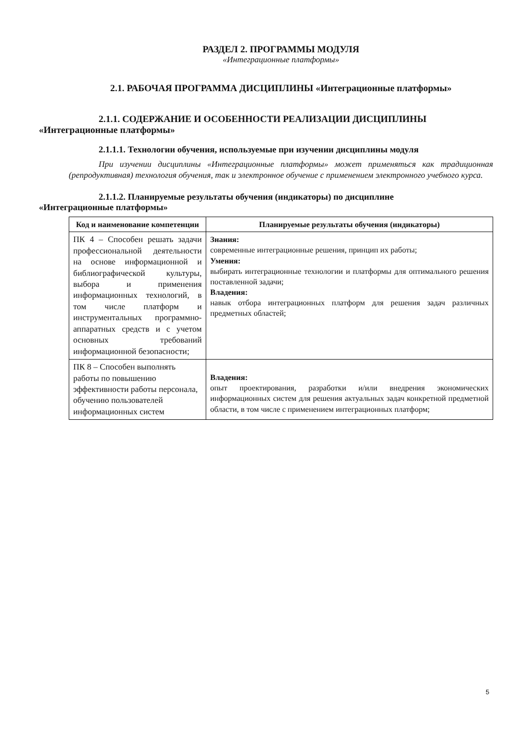РАЗДЕЛ 2. ПРОГРАММЫ МОДУЛЯ
«Интеграционные платформы»
2.1. РАБОЧАЯ ПРОГРАММА ДИСЦИПЛИНЫ «Интеграционные платформы»
2.1.1. СОДЕРЖАНИЕ И ОСОБЕННОСТИ РЕАЛИЗАЦИИ ДИСЦИПЛИНЫ
«Интеграционные платформы»
2.1.1.1. Технологии обучения, используемые при изучении дисциплины модуля
При изучении дисциплины «Интеграционные платформы» может применяться как традиционная (репродуктивная) технология обучения, так и электронное обучение с применением электронного учебного курса.
2.1.1.2. Планируемые результаты обучения (индикаторы) по дисциплине
«Интеграционные платформы»
| Код и наименование компетенции | Планируемые результаты обучения (индикаторы) |
| --- | --- |
| ПК 4 – Способен решать задачи профессиональной деятельности на основе информационной и библиографической культуры, выбора и применения информационных технологий, в том числе платформ и инструментальных программно-аппаратных средств и с учетом основных требований информационной безопасности; | Знания: современные интеграционные решения, принцип их работы; Умения: выбирать интеграционные технологии и платформы для оптимального решения поставленной задачи; Владения: навык отбора интеграционных платформ для решения задач различных предметных областей; |
| ПК 8 – Способен выполнять работы по повышению эффективности работы персонала, обучению пользователей информационных систем | Владения: опыт проектирования, разработки и/или внедрения экономических информационных систем для решения актуальных задач конкретной предметной области, в том числе с применением интеграционных платформ; |
5